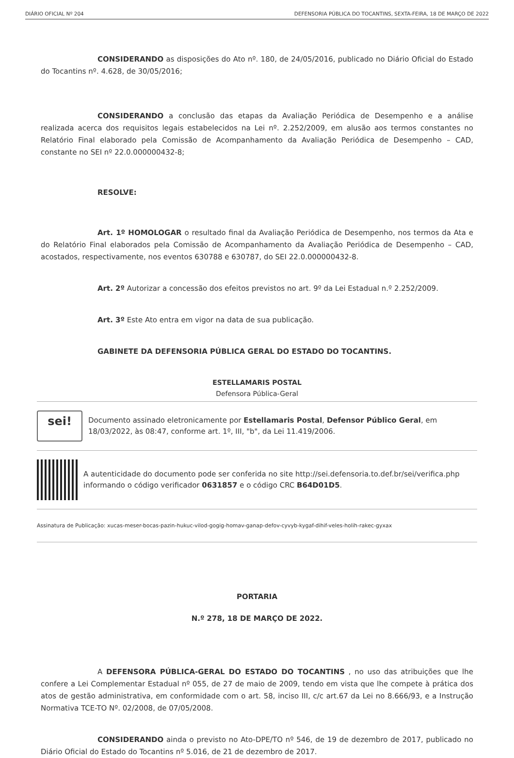DIÁRIO OFICIAL Nº 204 DEFENSORIA PÚBLICA DO TOCANTINS, SEXTA-FEIRA, 18 DE MARÇO DE 2022
CONSIDERANDO as disposições do Ato nº. 180, de 24/05/2016, publicado no Diário Oficial do Estado do Tocantins nº. 4.628, de 30/05/2016;
CONSIDERANDO a conclusão das etapas da Avaliação Periódica de Desempenho e a análise realizada acerca dos requisitos legais estabelecidos na Lei nº. 2.252/2009, em alusão aos termos constantes no Relatório Final elaborado pela Comissão de Acompanhamento da Avaliação Periódica de Desempenho – CAD, constante no SEI nº 22.0.000000432-8;
RESOLVE:
Art. 1º HOMOLOGAR o resultado final da Avaliação Periódica de Desempenho, nos termos da Ata e do Relatório Final elaborados pela Comissão de Acompanhamento da Avaliação Periódica de Desempenho – CAD, acostados, respectivamente, nos eventos 630788 e 630787, do SEI 22.0.000000432-8.
Art. 2º Autorizar a concessão dos efeitos previstos no art. 9º da Lei Estadual n.º 2.252/2009.
Art. 3º Este Ato entra em vigor na data de sua publicação.
GABINETE DA DEFENSORIA PÚBLICA GERAL DO ESTADO DO TOCANTINS.
ESTELLAMARIS POSTAL
Defensora Pública-Geral
sei!
Documento assinado eletronicamente por Estellamaris Postal, Defensor Público Geral, em 18/03/2022, às 08:47, conforme art. 1º, III, "b", da Lei 11.419/2006.
A autenticidade do documento pode ser conferida no site http://sei.defensoria.to.def.br/sei/verifica.php informando o código verificador 0631857 e o código CRC B64D01D5.
Assinatura de Publicação: xucas-meser-bocas-pazin-hukuc-vilod-gogig-homav-ganap-defov-cyvyb-kygaf-dihif-veles-holih-rakec-gyxax
PORTARIA
N.º 278, 18 DE MARÇO DE 2022.
A DEFENSORA PÚBLICA-GERAL DO ESTADO DO TOCANTINS , no uso das atribuições que lhe confere a Lei Complementar Estadual nº 055, de 27 de maio de 2009, tendo em vista que lhe compete à prática dos atos de gestão administrativa, em conformidade com o art. 58, inciso III, c/c art.67 da Lei no 8.666/93, e a Instrução Normativa TCE-TO Nº. 02/2008, de 07/05/2008.
CONSIDERANDO ainda o previsto no Ato-DPE/TO nº 546, de 19 de dezembro de 2017, publicado no Diário Oficial do Estado do Tocantins nº 5.016, de 21 de dezembro de 2017.